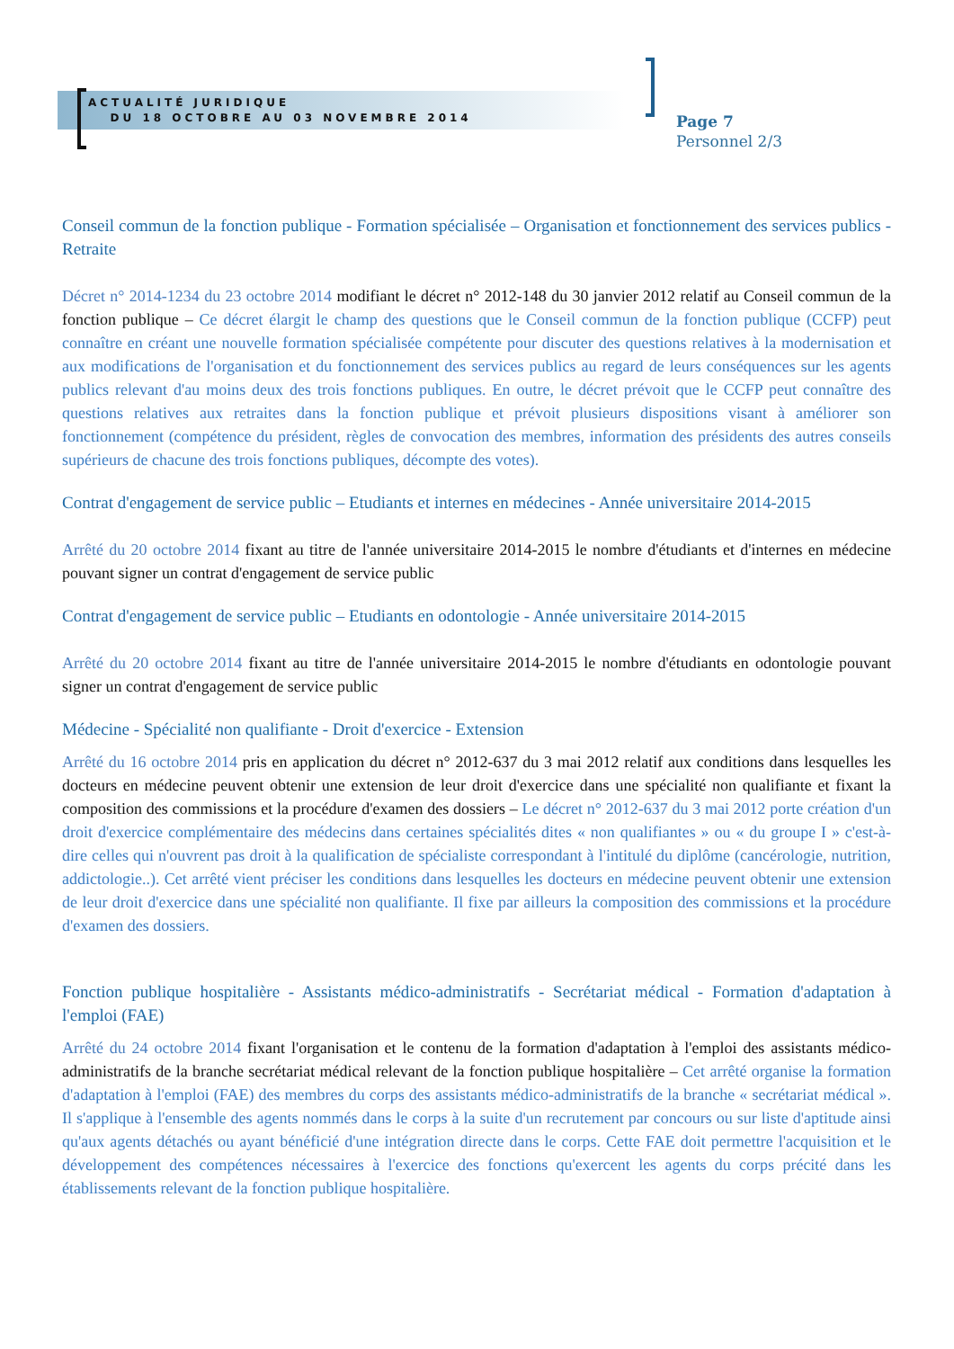ACTUALITÉ JURIDIQUE
DU 18 OCTOBRE AU 03 NOVEMBRE 2014
Page 7
Personnel 2/3
Conseil commun de la fonction publique - Formation spécialisée – Organisation et fonctionnement des services publics - Retraite
Décret n° 2014-1234 du 23 octobre 2014 modifiant le décret n° 2012-148 du 30 janvier 2012 relatif au Conseil commun de la fonction publique – Ce décret élargit le champ des questions que le Conseil commun de la fonction publique (CCFP) peut connaître en créant une nouvelle formation spécialisée compétente pour discuter des questions relatives à la modernisation et aux modifications de l'organisation et du fonctionnement des services publics au regard de leurs conséquences sur les agents publics relevant d'au moins deux des trois fonctions publiques. En outre, le décret prévoit que le CCFP peut connaître des questions relatives aux retraites dans la fonction publique et prévoit plusieurs dispositions visant à améliorer son fonctionnement (compétence du président, règles de convocation des membres, information des présidents des autres conseils supérieurs de chacune des trois fonctions publiques, décompte des votes).
Contrat d'engagement de service public – Etudiants et internes en médecines - Année universitaire 2014-2015
Arrêté du 20 octobre 2014 fixant au titre de l'année universitaire 2014-2015 le nombre d'étudiants et d'internes en médecine pouvant signer un contrat d'engagement de service public
Contrat d'engagement de service public – Etudiants en odontologie - Année universitaire 2014-2015
Arrêté du 20 octobre 2014 fixant au titre de l'année universitaire 2014-2015 le nombre d'étudiants en odontologie pouvant signer un contrat d'engagement de service public
Médecine - Spécialité non qualifiante - Droit d'exercice - Extension
Arrêté du 16 octobre 2014 pris en application du décret n° 2012-637 du 3 mai 2012 relatif aux conditions dans lesquelles les docteurs en médecine peuvent obtenir une extension de leur droit d'exercice dans une spécialité non qualifiante et fixant la composition des commissions et la procédure d'examen des dossiers – Le décret n° 2012-637 du 3 mai 2012 porte création d'un droit d'exercice complémentaire des médecins dans certaines spécialités dites « non qualifiantes » ou « du groupe I » c'est-à-dire celles qui n'ouvrent pas droit à la qualification de spécialiste correspondant à l'intitulé du diplôme (cancérologie, nutrition, addictologie..). Cet arrêté vient préciser les conditions dans lesquelles les docteurs en médecine peuvent obtenir une extension de leur droit d'exercice dans une spécialité non qualifiante. Il fixe par ailleurs la composition des commissions et la procédure d'examen des dossiers.
Fonction publique hospitalière - Assistants médico-administratifs - Secrétariat médical - Formation d'adaptation à l'emploi (FAE)
Arrêté du 24 octobre 2014 fixant l'organisation et le contenu de la formation d'adaptation à l'emploi des assistants médico-administratifs de la branche secrétariat médical relevant de la fonction publique hospitalière – Cet arrêté organise la formation d'adaptation à l'emploi (FAE) des membres du corps des assistants médico-administratifs de la branche « secrétariat médical ». Il s'applique à l'ensemble des agents nommés dans le corps à la suite d'un recrutement par concours ou sur liste d'aptitude ainsi qu'aux agents détachés ou ayant bénéficié d'une intégration directe dans le corps. Cette FAE doit permettre l'acquisition et le développement des compétences nécessaires à l'exercice des fonctions qu'exercent les agents du corps précité dans les établissements relevant de la fonction publique hospitalière.